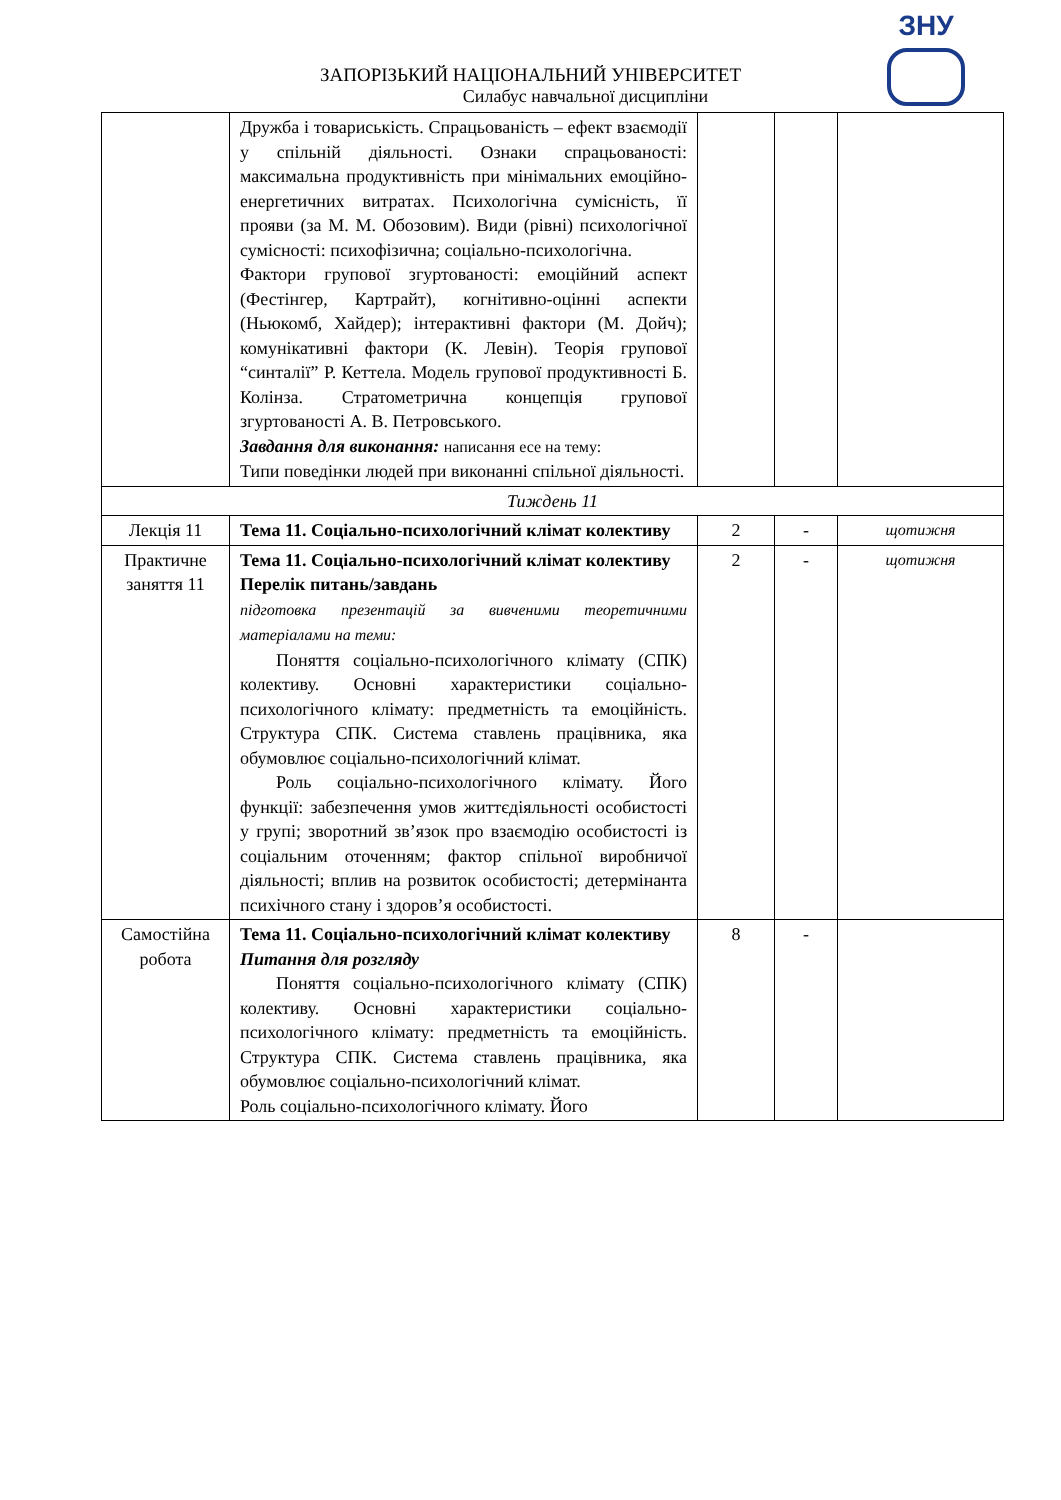ЗНУ
ЗАПОРІЗЬКИЙ НАЦІОНАЛЬНИЙ УНІВЕРСИТЕТ
Силабус навчальної дисципліни
| | Дружба і товариськість. Спрацьованість – ефект взаємодії у спільній діяльності. Ознаки спрацьованості: максимальна продуктивність при мінімальних емоційно-енергетичних витратах. Психологічна сумісність, її прояви (за М. М. Обозовим). Види (рівні) психологічної сумісності: психофізична; соціально-психологічна. Фактори групової згуртованості: емоційний аспект (Фестінгер, Картрайт), когнітивно-оцінні аспекти (Ньюкомб, Хайдер); інтерактивні фактори (М. Дойч); комунікативні фактори (К. Левін). Теорія групової “синталії” Р. Кеттела. Модель групової продуктивності Б. Колінза. Стратометрична концепція групової згуртованості А. В. Петровського. Завдання для виконання: написання есе на тему: Типи поведінки людей при виконанні спільної діяльності. | | | |
| Тиждень 11 | | | | |
| Лекція 11 | Тема 11. Соціально-психологічний клімат колективу | 2 | - | щотижня |
| Практичне заняття 11 | Тема 11. Соціально-психологічний клімат колективу Перелік питань/завдань підготовка презентацій за вивченими теоретичними матеріалами на теми: Поняття соціально-психологічного клімату (СПК) колективу. Основні характеристики соціально-психологічного клімату: предметність та емоційність. Структура СПК. Система ставлень працівника, яка обумовлює соціально-психологічний клімат. Роль соціально-психологічного клімату. Його функції: забезпечення умов життєдіяльності особистості у групі; зворотний зв’язок про взаємодію особистості із соціальним оточенням; фактор спільної виробничої діяльності; вплив на розвиток особистості; детермінанта психічного стану і здоров’я особистості. | 2 | - | щотижня |
| Самостійна робота | Тема 11. Соціально-психологічний клімат колективу Питання для розгляду Поняття соціально-психологічного клімату (СПК) колективу. Основні характеристики соціально-психологічного клімату: предметність та емоційність. Структура СПК. Система ставлень працівника, яка обумовлює соціально-психологічний клімат. Роль соціально-психологічного клімату. Його | 8 | - | |